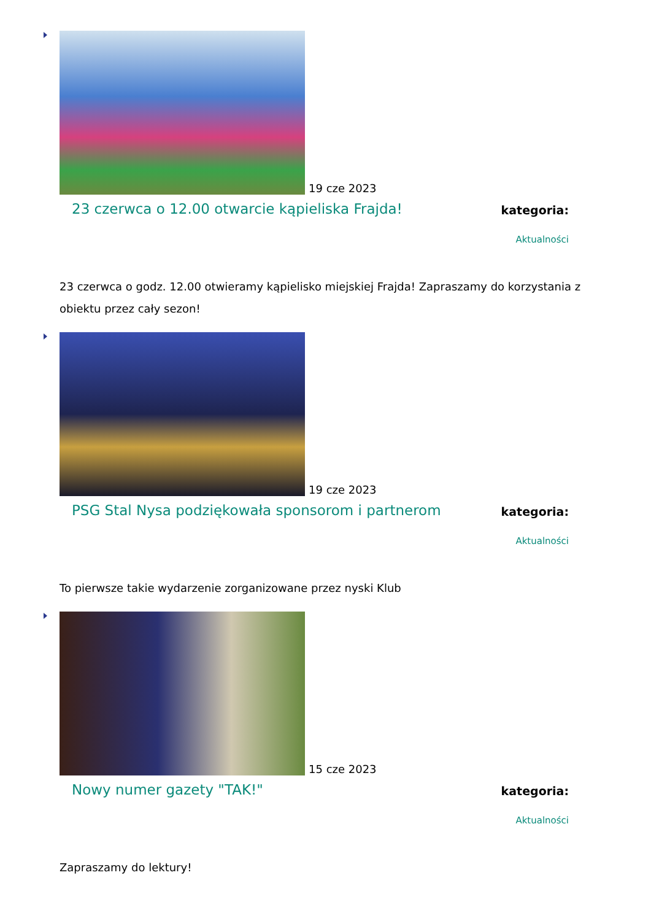19 cze 2023
23 czerwca o 12.00 otwarcie kąpieliska Frajda!
kategoria:
Aktualności
23 czerwca o godz. 12.00 otwieramy kąpielisko miejskiej Frajda! Zapraszamy do korzystania z obiektu przez cały sezon!
19 cze 2023
PSG Stal Nysa podziękowała sponsorom i partnerom
kategoria:
Aktualności
To pierwsze takie wydarzenie zorganizowane przez nyski Klub
15 cze 2023
Nowy numer gazety "TAK!"
kategoria:
Aktualności
Zapraszamy do lektury!